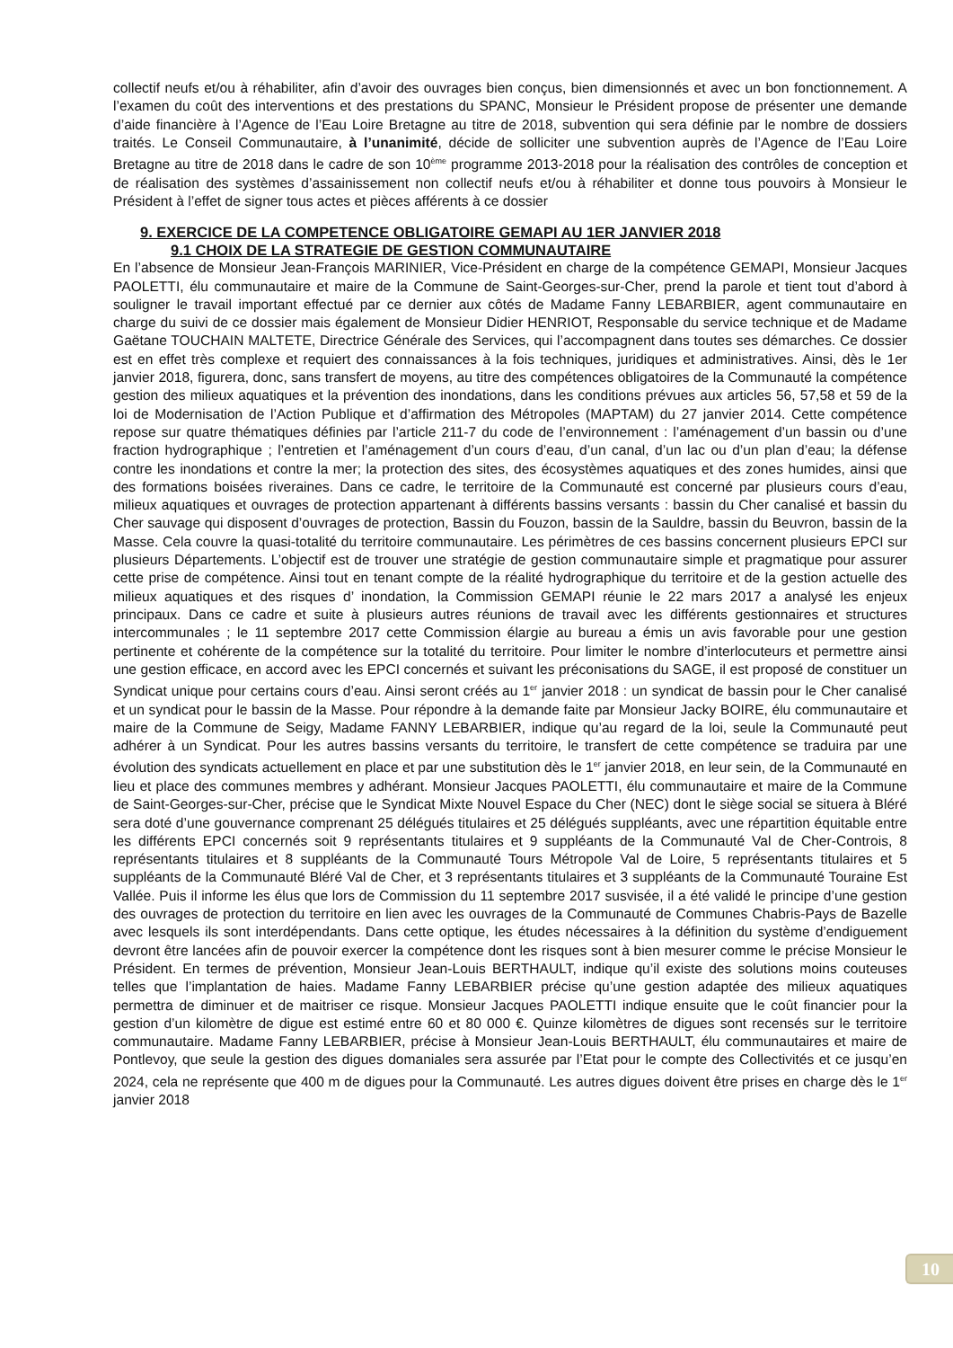collectif neufs et/ou à réhabiliter, afin d’avoir des ouvrages bien conçus, bien dimensionnés et avec un bon fonctionnement. A l’examen du coût des interventions et des prestations du SPANC, Monsieur le Président propose de présenter une demande d’aide financière à l’Agence de l’Eau Loire Bretagne au titre de 2018, subvention qui sera définie par le nombre de dossiers traités. Le Conseil Communautaire, à l’unanimité, décide de solliciter une subvention auprès de l’Agence de l’Eau Loire Bretagne au titre de 2018 dans le cadre de son 10<sup>ème</sup> programme 2013-2018 pour la réalisation des contrôles de conception et de réalisation des systèmes d’assainissement non collectif neufs et/ou à réhabiliter et donne tous pouvoirs à Monsieur le Président à l’effet de signer tous actes et pièces afférents à ce dossier
9. EXERCICE DE LA COMPETENCE OBLIGATOIRE GEMAPI AU 1ER JANVIER 2018
9.1 CHOIX DE LA STRATEGIE DE GESTION COMMUNAUTAIRE
En l’absence de Monsieur Jean-François MARINIER, Vice-Président en charge de la compétence GEMAPI, Monsieur Jacques PAOLETTI, élu communautaire et maire de la Commune de Saint-Georges-sur-Cher, prend la parole et tient tout d’abord à souligner le travail important effectué par ce dernier aux côtés de Madame Fanny LEBARBIER, agent communautaire en charge du suivi de ce dossier mais également de Monsieur Didier HENRIOT, Responsable du service technique et de Madame Gaëtane TOUCHAIN MALTETE, Directrice Générale des Services, qui l’accompagnent dans toutes ses démarches. Ce dossier est en effet très complexe et requiert des connaissances à la fois techniques, juridiques et administratives. Ainsi, dès le 1er janvier 2018, figurera, donc, sans transfert de moyens, au titre des compétences obligatoires de la Communauté la compétence gestion des milieux aquatiques et la prévention des inondations, dans les conditions prévues aux articles 56, 57,58 et 59 de la loi de Modernisation de l’Action Publique et d’affirmation des Métropoles (MAPTAM) du 27 janvier 2014. Cette compétence repose sur quatre thématiques définies par l’article 211-7 du code de l’environnement : l’aménagement d’un bassin ou d’une fraction hydrographique ; l’entretien et l’aménagement d’un cours d’eau, d’un canal, d’un lac ou d’un plan d’eau; la défense contre les inondations et contre la mer; la protection des sites, des écosystèmes aquatiques et des zones humides, ainsi que des formations boisées riveraines. Dans ce cadre, le territoire de la Communauté est concerné par plusieurs cours d’eau, milieux aquatiques et ouvrages de protection appartenant à différents bassins versants : bassin du Cher canalisé et bassin du Cher sauvage qui disposent d’ouvrages de protection, Bassin du Fouzon, bassin de la Sauldre, bassin du Beuvron, bassin de la Masse. Cela couvre la quasi-totalité du territoire communautaire. Les périmètres de ces bassins concernent plusieurs EPCI sur plusieurs Départements. L’objectif est de trouver une stratégie de gestion communautaire simple et pragmatique pour assurer cette prise de compétence. Ainsi tout en tenant compte de la réalité hydrographique du territoire et de la gestion actuelle des milieux aquatiques et des risques d’ inondation, la Commission GEMAPI réunie le 22 mars 2017 a analysé les enjeux principaux. Dans ce cadre et suite à plusieurs autres réunions de travail avec les différents gestionnaires et structures intercommunales ; le 11 septembre 2017 cette Commission élargie au bureau a émis un avis favorable pour une gestion pertinente et cohérente de la compétence sur la totalité du territoire. Pour limiter le nombre d’interlocuteurs et permettre ainsi une gestion efficace, en accord avec les EPCI concernés et suivant les préconisations du SAGE, il est proposé de constituer un Syndicat unique pour certains cours d’eau. Ainsi seront créés au 1<sup>er</sup> janvier 2018 : un syndicat de bassin pour le Cher canalisé et un syndicat pour le bassin de la Masse. Pour répondre à la demande faite par Monsieur Jacky BOIRE, élu communautaire et maire de la Commune de Seigy, Madame FANNY LEBARBIER, indique qu’au regard de la loi, seule la Communauté peut adhérer à un Syndicat. Pour les autres bassins versants du territoire, le transfert de cette compétence se traduira par une évolution des syndicats actuellement en place et par une substitution dès le 1<sup>er</sup> janvier 2018, en leur sein, de la Communauté en lieu et place des communes membres y adhérant. Monsieur Jacques PAOLETTI, élu communautaire et maire de la Commune de Saint-Georges-sur-Cher, précise que le Syndicat Mixte Nouvel Espace du Cher (NEC) dont le siège social se situera à Bléré sera doté d’une gouvernance comprenant 25 délégués titulaires et 25 délégués suppléants, avec une répartition équitable entre les différents EPCI concernés soit 9 représentants titulaires et 9 suppléants de la Communauté Val de Cher-Controis, 8 représentants titulaires et 8 suppléants de la Communauté Tours Métropole Val de Loire, 5 représentants titulaires et 5 suppléants de la Communauté Bléré Val de Cher, et 3 représentants titulaires et 3 suppléants de la Communauté Touraine Est Vallée. Puis il informe les élus que lors de Commission du 11 septembre 2017 susvisée, il a été validé le principe d’une gestion des ouvrages de protection du territoire en lien avec les ouvrages de la Communauté de Communes Chabris-Pays de Bazelle avec lesquels ils sont interdépendants. Dans cette optique, les études nécessaires à la définition du système d’endiguement devront être lancées afin de pouvoir exercer la compétence dont les risques sont à bien mesurer comme le précise Monsieur le Président. En termes de prévention, Monsieur Jean-Louis BERTHAULT, indique qu’il existe des solutions moins couteuses telles que l’implantation de haies. Madame Fanny LEBARBIER précise qu’une gestion adaptée des milieux aquatiques permettra de diminuer et de maitriser ce risque. Monsieur Jacques PAOLETTI indique ensuite que le coût financier pour la gestion d’un kilomètre de digue est estimé entre 60 et 80 000 €. Quinze kilomètres de digues sont recensés sur le territoire communautaire. Madame Fanny LEBARBIER, précise à Monsieur Jean-Louis BERTHAULT, élu communautaires et maire de Pontlevoy, que seule la gestion des digues domaniales sera assurée par l’Etat pour le compte des Collectivités et ce jusqu’en 2024, cela ne représente que 400 m de digues pour la Communauté. Les autres digues doivent être prises en charge dès le 1<sup>er</sup> janvier 2018
10